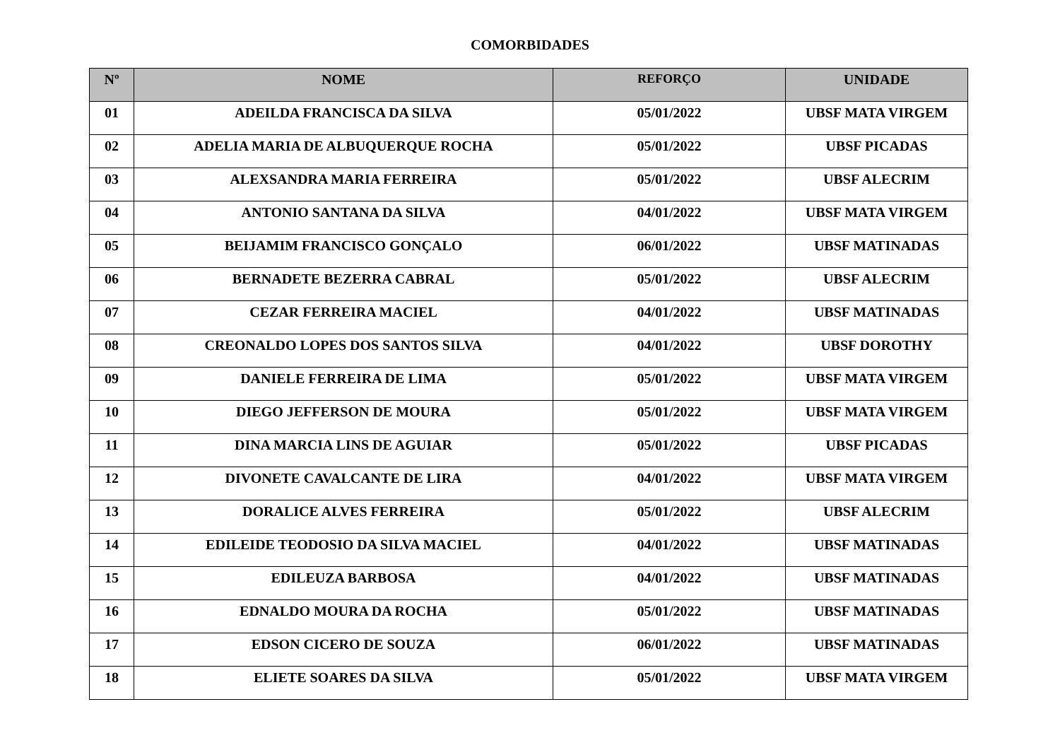COMORBIDADES
| Nº | NOME | REFORÇO | UNIDADE |
| --- | --- | --- | --- |
| 01 | ADEILDA FRANCISCA DA SILVA | 05/01/2022 | UBSF MATA VIRGEM |
| 02 | ADELIA MARIA DE ALBUQUERQUE ROCHA | 05/01/2022 | UBSF PICADAS |
| 03 | ALEXSANDRA MARIA FERREIRA | 05/01/2022 | UBSF ALECRIM |
| 04 | ANTONIO SANTANA DA SILVA | 04/01/2022 | UBSF MATA VIRGEM |
| 05 | BEIJAMIM FRANCISCO GONÇALO | 06/01/2022 | UBSF MATINADAS |
| 06 | BERNADETE BEZERRA CABRAL | 05/01/2022 | UBSF ALECRIM |
| 07 | CEZAR FERREIRA MACIEL | 04/01/2022 | UBSF MATINADAS |
| 08 | CREONALDO LOPES DOS SANTOS SILVA | 04/01/2022 | UBSF DOROTHY |
| 09 | DANIELE FERREIRA DE LIMA | 05/01/2022 | UBSF MATA VIRGEM |
| 10 | DIEGO JEFFERSON DE MOURA | 05/01/2022 | UBSF MATA VIRGEM |
| 11 | DINA MARCIA LINS DE AGUIAR | 05/01/2022 | UBSF PICADAS |
| 12 | DIVONETE CAVALCANTE DE LIRA | 04/01/2022 | UBSF MATA VIRGEM |
| 13 | DORALICE ALVES FERREIRA | 05/01/2022 | UBSF ALECRIM |
| 14 | EDILEIDE TEODOSIO DA SILVA MACIEL | 04/01/2022 | UBSF MATINADAS |
| 15 | EDILEUZA BARBOSA | 04/01/2022 | UBSF MATINADAS |
| 16 | EDNALDO MOURA DA ROCHA | 05/01/2022 | UBSF MATINADAS |
| 17 | EDSON CICERO DE SOUZA | 06/01/2022 | UBSF MATINADAS |
| 18 | ELIETE SOARES DA SILVA | 05/01/2022 | UBSF MATA VIRGEM |